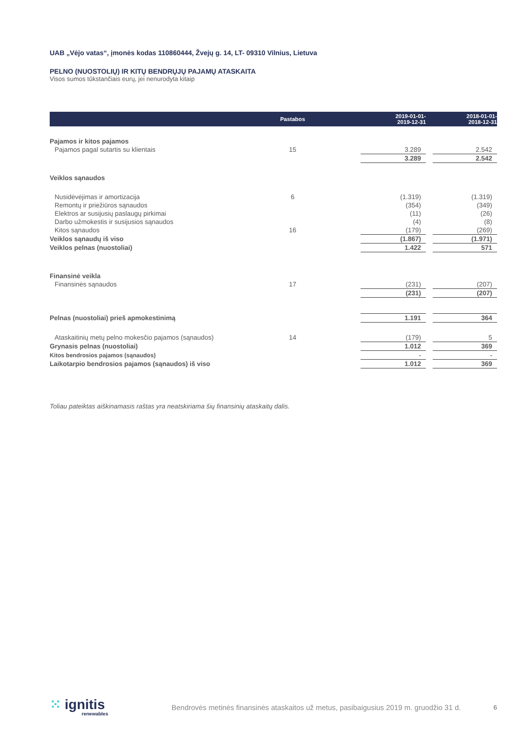UAB „Vėjo vatas“, įmonės kodas 110860444, Žvejų g. 14, LT- 09310 Vilnius, Lietuva
PELNO (NUOSTOLIŲ) IR KITŲ BENDRŲJŲ PAJAMŲ ATASKAITA
Visos sumos tūkstančiais eurų, jei nenurodyta kitaip
| | Pastabos | | 2019-01-01- 2019-12-31 | | 2018-01-01- 2018-12-31 |
| --- | --- | --- | --- | --- | --- |
| Pajamos ir kitos pajamos | | | | | |
| Pajamos pagal sutartis su klientais | 15 | | 3.289 | | 2.542 |
| | | | 3.289 | | 2.542 |
| Veiklos sąnaudos | | | | | |
| Nusidėvėjimas ir amortizacija | 6 | | (1.319) | | (1.319) |
| Remontų ir priežiūros sąnaudos | | | (354) | | (349) |
| Elektros ar susijusių paslaugų pirkimai | | | (11) | | (26) |
| Darbo užmokestis ir susijusios sąnaudos | | | (4) | | (8) |
| Kitos sąnaudos | 16 | | (179) | | (269) |
| Veiklos sąnaudų iš viso | | | (1.867) | | (1.971) |
| Veiklos pelnas (nuostoliai) | | | 1.422 | | 571 |
| Finansinė veikla | | | | | |
| Finansinės sąnaudos | 17 | | (231) | | (207) |
| | | | (231) | | (207) |
| Pelnas (nuostoliai) prieš apmokestinimą | | | 1.191 | | 364 |
| Ataskaitinių metų pelno mokesčio pajamos (sąnaudos) | 14 | | (179) | | 5 |
| Grynasis pelnas (nuostoliai) | | | 1.012 | | 369 |
| Kitos bendrosios pajamos (sąnaudos) | | | - | | - |
| Laikotarpio bendrosios pajamos (sąnaudos) iš viso | | | 1.012 | | 369 |
Toliau pateiktas aiškinamasis raštas yra neatskiriama šių finansinių ataskaitų dalis.
⁙ ignitis
renewables
Bendrovės metinės finansinės ataskaitos už metus, pasibaigusius 2019 m. gruodžio 31 d.
6